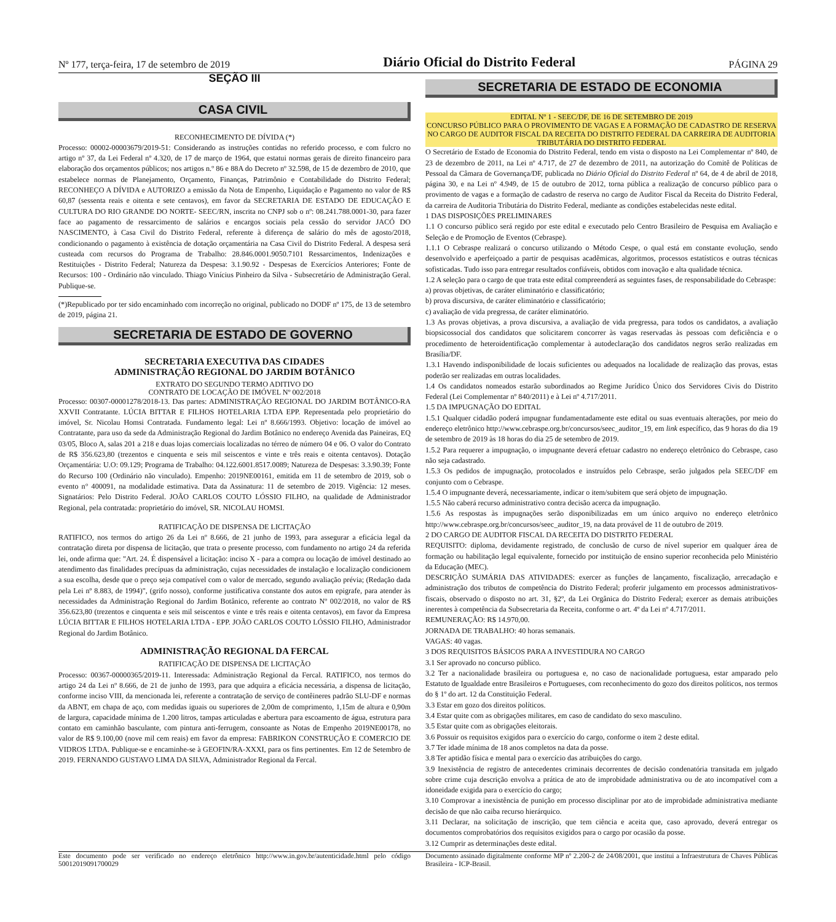Nº 177, terça-feira, 17 de setembro de 2019 Diário Oficial do Distrito Federal PÁGINA 29
SEÇÃO III
CASA CIVIL
RECONHECIMENTO DE DÍVIDA (*)
Processo: 00002-00003679/2019-51: Considerando as instruções contidas no referido processo, e com fulcro no artigo nº 37, da Lei Federal nº 4.320, de 17 de março de 1964, que estatui normas gerais de direito financeiro para elaboração dos orçamentos públicos; nos artigos n.º 86 e 88A do Decreto nº 32.598, de 15 de dezembro de 2010, que estabelece normas de Planejamento, Orçamento, Finanças, Patrimônio e Contabilidade do Distrito Federal; RECONHEÇO A DÍVIDA e AUTORIZO a emissão da Nota de Empenho, Liquidação e Pagamento no valor de R$ 60,87 (sessenta reais e oitenta e sete centavos), em favor da SECRETARIA DE ESTADO DE EDUCAÇÃO E CULTURA DO RIO GRANDE DO NORTE- SEEC/RN, inscrita no CNPJ sob o nº: 08.241.788.0001-30, para fazer face ao pagamento de ressarcimento de salários e encargos sociais pela cessão do servidor JACÓ DO NASCIMENTO, à Casa Civil do Distrito Federal, referente à diferença de salário do mês de agosto/2018, condicionando o pagamento à existência de dotação orçamentária na Casa Civil do Distrito Federal. A despesa será custeada com recursos do Programa de Trabalho: 28.846.0001.9050.7101 Ressarcimentos, Indenizações e Restituições - Distrito Federal; Natureza da Despesa: 3.1.90.92 - Despesas de Exercícios Anteriores; Fonte de Recursos: 100 - Ordinário não vinculado. Thiago Vinícius Pinheiro da Silva - Subsecretário de Administração Geral. Publique-se.
(*)Republicado por ter sido encaminhado com incorreção no original, publicado no DODF nº 175, de 13 de setembro de 2019, página 21.
SECRETARIA DE ESTADO DE GOVERNO
SECRETARIA EXECUTIVA DAS CIDADES
ADMINISTRAÇÃO REGIONAL DO JARDIM BOTÂNICO
EXTRATO DO SEGUNDO TERMO ADITIVO DO
CONTRATO DE LOCAÇÃO DE IMÓVEL Nº 002/2018
Processo: 00307-00001278/2018-13. Das partes: ADMINISTRAÇÃO REGIONAL DO JARDIM BOTÂNICO-RA XXVII Contratante. LÚCIA BITTAR E FILHOS HOTELARIA LTDA EPP. Representada pelo proprietário do imóvel, Sr. Nicolau Homsi Contratada. Fundamento legal: Lei nº 8.666/1993. Objetivo: locação de imóvel ao Contratante, para uso da sede da Administração Regional do Jardim Botânico no endereço Avenida das Paineiras, EQ 03/05, Bloco A, salas 201 a 218 e duas lojas comerciais localizadas no térreo de número 04 e 06. O valor do Contrato de R$ 356.623,80 (trezentos e cinquenta e seis mil seiscentos e vinte e três reais e oitenta centavos). Dotação Orçamentária: U.O: 09.129; Programa de Trabalho: 04.122.6001.8517.0089; Natureza de Despesas: 3.3.90.39; Fonte do Recurso 100 (Ordinário não vinculado). Empenho: 2019NE00161, emitida em 11 de setembro de 2019, sob o evento n° 400091, na modalidade estimativa. Data da Assinatura: 11 de setembro de 2019. Vigência: 12 meses. Signatários: Pelo Distrito Federal. JOÃO CARLOS COUTO LÓSSIO FILHO, na qualidade de Administrador Regional, pela contratada: proprietário do imóvel, SR. NICOLAU HOMSI.
RATIFICAÇÃO DE DISPENSA DE LICITAÇÃO
RATIFICO, nos termos do artigo 26 da Lei nº 8.666, de 21 junho de 1993, para assegurar a eficácia legal da contratação direta por dispensa de licitação, que trata o presente processo, com fundamento no artigo 24 da referida lei, onde afirma que: "Art. 24. É dispensável a licitação: inciso X - para a compra ou locação de imóvel destinado ao atendimento das finalidades precípuas da administração, cujas necessidades de instalação e localização condicionem a sua escolha, desde que o preço seja compatível com o valor de mercado, segundo avaliação prévia; (Redação dada pela Lei nº 8.883, de 1994)", (grifo nosso), conforme justificativa constante dos autos em epigrafe, para atender às necessidades da Administração Regional do Jardim Botânico, referente ao contrato Nº 002/2018, no valor de R$ 356.623,80 (trezentos e cinquenta e seis mil seiscentos e vinte e três reais e oitenta centavos), em favor da Empresa LÚCIA BITTAR E FILHOS HOTELARIA LTDA - EPP. JOÃO CARLOS COUTO LÓSSIO FILHO, Administrador Regional do Jardim Botânico.
ADMINISTRAÇÃO REGIONAL DA FERCAL
RATIFICAÇÃO DE DISPENSA DE LICITAÇÃO
Processo: 00367-00000365/2019-11. Interessada: Administração Regional da Fercal. RATIFICO, nos termos do artigo 24 da Lei nº 8.666, de 21 de junho de 1993, para que adquira a eficácia necessária, a dispensa de licitação, conforme inciso VIII, da mencionada lei, referente a contratação de serviço de contêineres padrão SLU-DF e normas da ABNT, em chapa de aço, com medidas iguais ou superiores de 2,00m de comprimento, 1,15m de altura e 0,90m de largura, capacidade mínima de 1.200 litros, tampas articuladas e abertura para escoamento de água, estrutura para contato em caminhão basculante, com pintura anti-ferrugem, consoante as Notas de Empenho 2019NE00178, no valor de R$ 9.100,00 (nove mil cem reais) em favor da empresa: FABRIKON CONSTRUÇÃO E COMERCIO DE VIDROS LTDA. Publique-se e encaminhe-se à GEOFIN/RA-XXXI, para os fins pertinentes. Em 12 de Setembro de 2019. FERNANDO GUSTAVO LIMA DA SILVA, Administrador Regional da Fercal.
SECRETARIA DE ESTADO DE ECONOMIA
EDITAL Nº 1 - SEEC/DF, DE 16 DE SETEMBRO DE 2019
CONCURSO PÚBLICO PARA O PROVIMENTO DE VAGAS E A FORMAÇÃO DE CADASTRO DE RESERVA NO CARGO DE AUDITOR FISCAL DA RECEITA DO DISTRITO FEDERAL DA CARREIRA DE AUDITORIA TRIBUTÁRIA DO DISTRITO FEDERAL
O Secretário de Estado de Economia do Distrito Federal, tendo em vista o disposto na Lei Complementar nº 840, de 23 de dezembro de 2011, na Lei nº 4.717, de 27 de dezembro de 2011, na autorização do Comitê de Políticas de Pessoal da Câmara de Governança/DF, publicada no Diário Oficial do Distrito Federal nº 64, de 4 de abril de 2018, página 30, e na Lei nº 4.949, de 15 de outubro de 2012, torna pública a realização de concurso público para o provimento de vagas e a formação de cadastro de reserva no cargo de Auditor Fiscal da Receita do Distrito Federal, da carreira de Auditoria Tributária do Distrito Federal, mediante as condições estabelecidas neste edital.
1 DAS DISPOSIÇÕES PRELIMINARES
1.1 O concurso público será regido por este edital e executado pelo Centro Brasileiro de Pesquisa em Avaliação e Seleção e de Promoção de Eventos (Cebraspe).
1.1.1 O Cebraspe realizará o concurso utilizando o Método Cespe, o qual está em constante evolução, sendo desenvolvido e aperfeiçoado a partir de pesquisas acadêmicas, algoritmos, processos estatísticos e outras técnicas sofisticadas. Tudo isso para entregar resultados confiáveis, obtidos com inovação e alta qualidade técnica.
1.2 A seleção para o cargo de que trata este edital compreenderá as seguintes fases, de responsabilidade do Cebraspe:
a) provas objetivas, de caráter eliminatório e classificatório;
b) prova discursiva, de caráter eliminatório e classificatório;
c) avaliação de vida pregressa, de caráter eliminatório.
1.3 As provas objetivas, a prova discursiva, a avaliação de vida pregressa, para todos os candidatos, a avaliação biopsicossocial dos candidatos que solicitarem concorrer às vagas reservadas às pessoas com deficiência e o procedimento de heteroidentificação complementar à autodeclaração dos candidatos negros serão realizadas em Brasília/DF.
1.3.1 Havendo indisponibilidade de locais suficientes ou adequados na localidade de realização das provas, estas poderão ser realizadas em outras localidades.
1.4 Os candidatos nomeados estarão subordinados ao Regime Jurídico Único dos Servidores Civis do Distrito Federal (Lei Complementar nº 840/2011) e à Lei nº 4.717/2011.
1.5 DA IMPUGNAÇÃO DO EDITAL
1.5.1 Qualquer cidadão poderá impugnar fundamentadamente este edital ou suas eventuais alterações, por meio do endereço eletrônico http://www.cebraspe.org.br/concursos/seec_auditor_19, em link específico, das 9 horas do dia 19 de setembro de 2019 às 18 horas do dia 25 de setembro de 2019.
1.5.2 Para requerer a impugnação, o impugnante deverá efetuar cadastro no endereço eletrônico do Cebraspe, caso não seja cadastrado.
1.5.3 Os pedidos de impugnação, protocolados e instruídos pelo Cebraspe, serão julgados pela SEEC/DF em conjunto com o Cebraspe.
1.5.4 O impugnante deverá, necessariamente, indicar o item/subitem que será objeto de impugnação.
1.5.5 Não caberá recurso administrativo contra decisão acerca da impugnação.
1.5.6 As respostas às impugnações serão disponibilizadas em um único arquivo no endereço eletrônico http://www.cebraspe.org.br/concursos/seec_auditor_19, na data provável de 11 de outubro de 2019.
2 DO CARGO DE AUDITOR FISCAL DA RECEITA DO DISTRITO FEDERAL
REQUISITO: diploma, devidamente registrado, de conclusão de curso de nível superior em qualquer área de formação ou habilitação legal equivalente, fornecido por instituição de ensino superior reconhecida pelo Ministério da Educação (MEC).
DESCRIÇÃO SUMÁRIA DAS ATIVIDADES: exercer as funções de lançamento, fiscalização, arrecadação e administração dos tributos de competência do Distrito Federal; proferir julgamento em processos administrativos-fiscais, observado o disposto no art. 31, §2º, da Lei Orgânica do Distrito Federal; exercer as demais atribuições inerentes à competência da Subsecretaria da Receita, conforme o art. 4º da Lei nº 4.717/2011.
REMUNERAÇÃO: R$ 14.970,00.
JORNADA DE TRABALHO: 40 horas semanais.
VAGAS: 40 vagas.
3 DOS REQUISITOS BÁSICOS PARA A INVESTIDURA NO CARGO
3.1 Ser aprovado no concurso público.
3.2 Ter a nacionalidade brasileira ou portuguesa e, no caso de nacionalidade portuguesa, estar amparado pelo Estatuto de Igualdade entre Brasileiros e Portugueses, com reconhecimento do gozo dos direitos políticos, nos termos do § 1º do art. 12 da Constituição Federal.
3.3 Estar em gozo dos direitos políticos.
3.4 Estar quite com as obrigações militares, em caso de candidato do sexo masculino.
3.5 Estar quite com as obrigações eleitorais.
3.6 Possuir os requisitos exigidos para o exercício do cargo, conforme o item 2 deste edital.
3.7 Ter idade mínima de 18 anos completos na data da posse.
3.8 Ter aptidão física e mental para o exercício das atribuições do cargo.
3.9 Inexistência de registro de antecedentes criminais decorrentes de decisão condenatória transitada em julgado sobre crime cuja descrição envolva a prática de ato de improbidade administrativa ou de ato incompatível com a idoneidade exigida para o exercício do cargo;
3.10 Comprovar a inexistência de punição em processo disciplinar por ato de improbidade administrativa mediante decisão de que não caiba recurso hierárquico.
3.11 Declarar, na solicitação de inscrição, que tem ciência e aceita que, caso aprovado, deverá entregar os documentos comprobatórios dos requisitos exigidos para o cargo por ocasião da posse.
3.12 Cumprir as determinações deste edital.
Este documento pode ser verificado no endereço eletrônico http://www.in.gov.br/autenticidade.html pelo código 50012019091700029
Documento assinado digitalmente conforme MP nº 2.200-2 de 24/08/2001, que institui a Infraestrutura de Chaves Públicas Brasileira - ICP-Brasil.